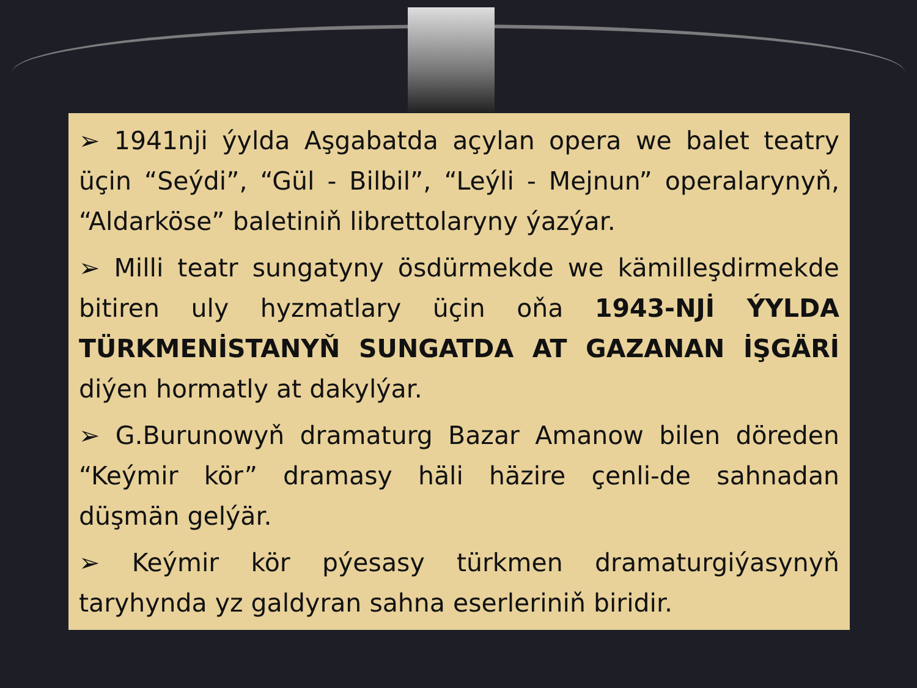➢ 1941nji ýylda Aşgabatda açylan opera we balet teatry üçin “Seýdi”, “Gül - Bilbil”, “Leýli - Mejnun” operalarynyň, “Aldarköse” baletiniň librettolaryny ýazýar.
➢ Milli teatr sungatyny ösdürmekde we kämilleşdirmekde bitiren uly hyzmatlary üçin oňa 1943-NJİ ÝYLDA TÜRKMENİSTANYŇ SUNGATDA AT GAZANAN İŞGÄRİ diýen hormatly at dakylýar.
➢ G.Burunowyň dramaturg Bazar Amanow bilen döreden “Keýmir kör” dramasy häli häzire çenli-de sahnadan düşmän gelýär.
➢ Keýmir kör pýesasy türkmen dramaturgiýasynyň taryhynda yz galdyran sahna eserleriniň biridir.